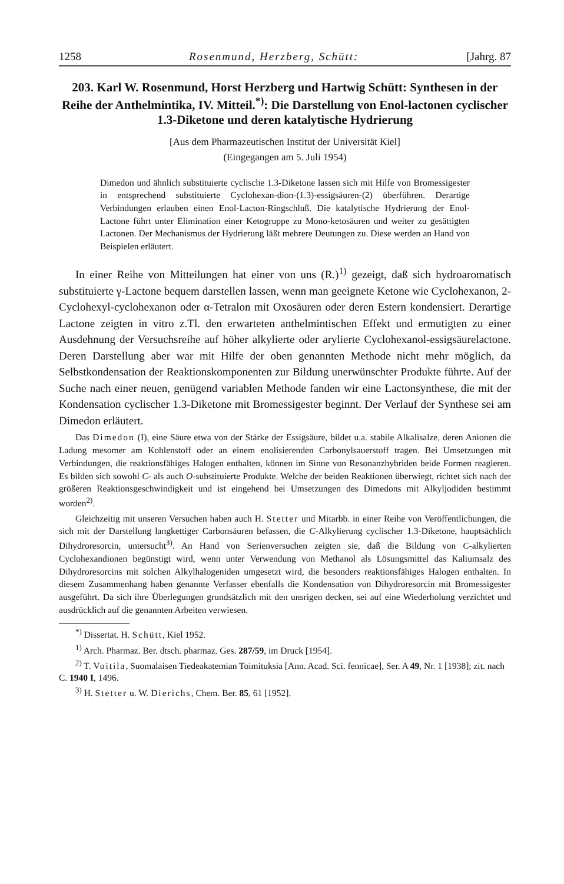1258 Rosenmund, Herzberg, Schütt: [Jahrg. 87
203. Karl W. Rosenmund, Horst Herzberg und Hartwig Schütt: Synthesen in der Reihe der Anthelmintika, IV. Mitteil.<sup>*)</sup>: Die Darstellung von Enol-lactonen cyclischer 1.3-Diketone und deren katalytische Hydrierung
[Aus dem Pharmazeutischen Institut der Universität Kiel]
(Eingegangen am 5. Juli 1954)
Dimedon und ähnlich substituierte cyclische 1.3-Diketone lassen sich mit Hilfe von Bromessigester in entsprechend substituierte Cyclohexan-dion-(1.3)-essigsäuren-(2) überführen. Derartige Verbindungen erlauben einen Enol-Lacton-Ringschluß. Die katalytische Hydrierung der Enol-Lactone führt unter Elimination einer Ketogruppe zu Mono-ketosäuren und weiter zu gesättigten Lactonen. Der Mechanismus der Hydrierung läßt mehrere Deutungen zu. Diese werden an Hand von Beispielen erläutert.
In einer Reihe von Mitteilungen hat einer von uns (R.)<sup>1)</sup> gezeigt, daß sich hydroaromatisch substituierte γ-Lactone bequem darstellen lassen, wenn man geeignete Ketone wie Cyclohexanon, 2-Cyclohexyl-cyclohexanon oder α-Tetralon mit Oxosäuren oder deren Estern kondensiert. Derartige Lactone zeigten in vitro z.Tl. den erwarteten anthelmintischen Effekt und ermutigten zu einer Ausdehnung der Versuchsreihe auf höher alkylierte oder arylierte Cyclohexanol-essigsäurelactone. Deren Darstellung aber war mit Hilfe der oben genannten Methode nicht mehr möglich, da Selbstkondensation der Reaktionskomponenten zur Bildung unerwünschter Produkte führte. Auf der Suche nach einer neuen, genügend variablen Methode fanden wir eine Lactonsynthese, die mit der Kondensation cyclischer 1.3-Diketone mit Bromessigester beginnt. Der Verlauf der Synthese sei am Dimedon erläutert.
Das Dimedon (I), eine Säure etwa von der Stärke der Essigsäure, bildet u.a. stabile Alkalisalze, deren Anionen die Ladung mesomer am Kohlenstoff oder an einem enolisierenden Carbonylsauerstoff tragen. Bei Umsetzungen mit Verbindungen, die reaktionsfähiges Halogen enthalten, können im Sinne von Resonanzhybriden beide Formen reagieren. Es bilden sich sowohl C- als auch O-substituierte Produkte. Welche der beiden Reaktionen überwiegt, richtet sich nach der größeren Reaktionsgeschwindigkeit und ist eingehend bei Umsetzungen des Dimedons mit Alkyljodiden bestimmt worden<sup>2)</sup>.
Gleichzeitig mit unseren Versuchen haben auch H. Stetter und Mitarbb. in einer Reihe von Veröffentlichungen, die sich mit der Darstellung langkettiger Carbonsäuren befassen, die C-Alkylierung cyclischer 1.3-Diketone, hauptsächlich Dihydroresorcin, untersucht<sup>3)</sup>. An Hand von Serienversuchen zeigten sie, daß die Bildung von C-alkylierten Cyclohexandionen begünstigt wird, wenn unter Verwendung von Methanol als Lösungsmittel das Kaliumsalz des Dihydroresorcins mit solchen Alkylhalogeniden umgesetzt wird, die besonders reaktionsfähiges Halogen enthalten. In diesem Zusammenhang haben genannte Verfasser ebenfalls die Kondensation von Dihydroresorcin mit Bromessigester ausgeführt. Da sich ihre Überlegungen grundsätzlich mit den unsrigen decken, sei auf eine Wiederholung verzichtet und ausdrücklich auf die genannten Arbeiten verwiesen.
<sup>*)</sup> Dissertat. H. Schütt, Kiel 1952.
<sup>1)</sup> Arch. Pharmaz. Ber. dtsch. pharmaz. Ges. 287/59, im Druck [1954].
<sup>2)</sup> T. Voitila, Suomalaisen Tiedeakatemian Toimituksia [Ann. Acad. Sci. fennicae], Ser. A 49, Nr. 1 [1938]; zit. nach C. 1940 I, 1496.
<sup>3)</sup> H. Stetter u. W. Dierichs, Chem. Ber. 85, 61 [1952].